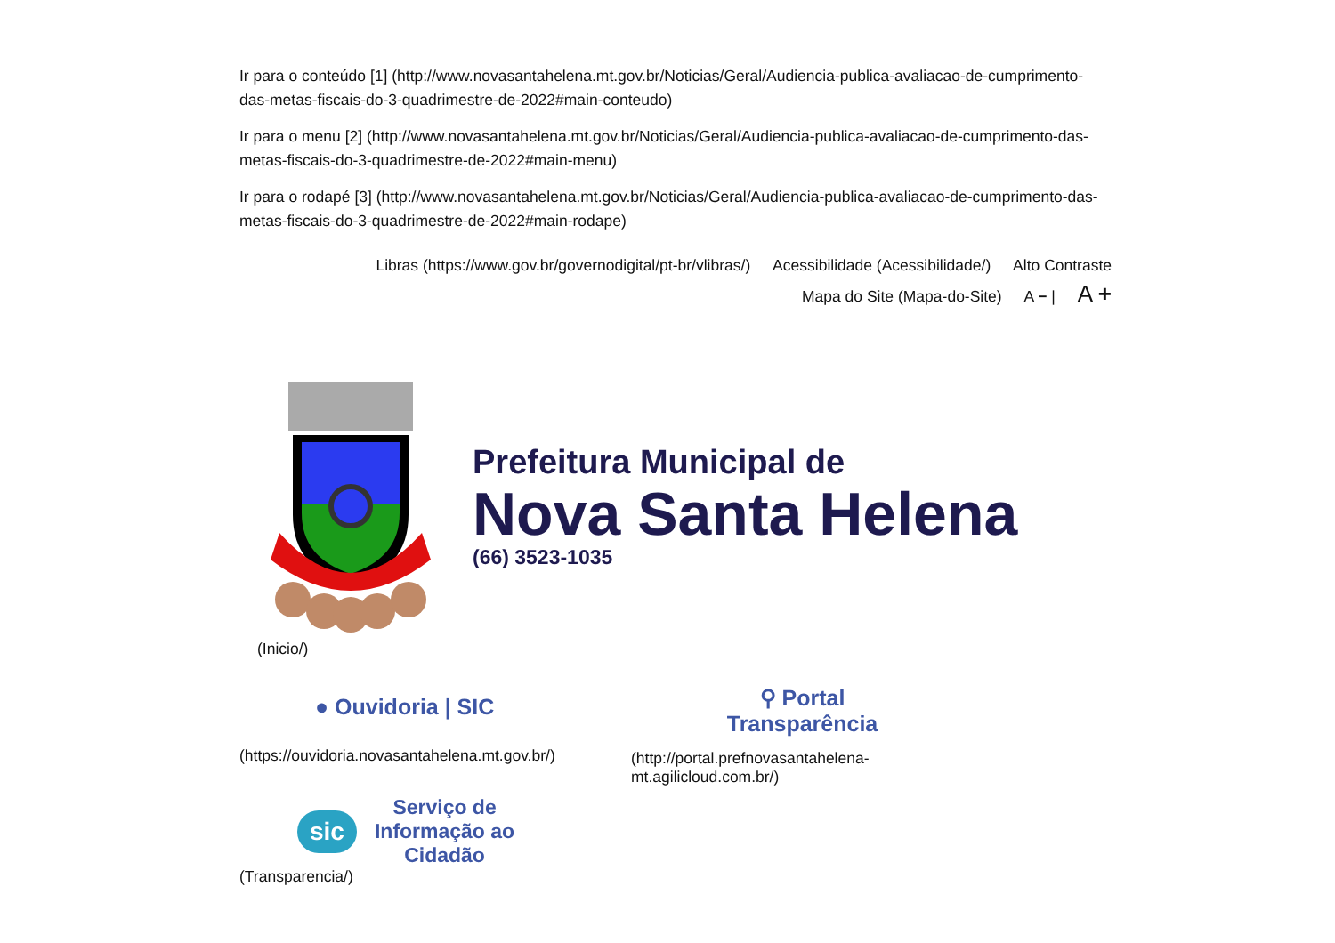Ir para o conteúdo [1] (http://www.novasantahelena.mt.gov.br/Noticias/Geral/Audiencia-publica-avaliacao-de-cumprimento-das-metas-fiscais-do-3-quadrimestre-de-2022#main-conteudo)
Ir para o menu [2] (http://www.novasantahelena.mt.gov.br/Noticias/Geral/Audiencia-publica-avaliacao-de-cumprimento-das-metas-fiscais-do-3-quadrimestre-de-2022#main-menu)
Ir para o rodapé [3] (http://www.novasantahelena.mt.gov.br/Noticias/Geral/Audiencia-publica-avaliacao-de-cumprimento-das-metas-fiscais-do-3-quadrimestre-de-2022#main-rodape)
Libras (https://www.gov.br/governodigital/pt-br/vlibras/) Acessibilidade (Acessibilidade/) Alto Contraste
Mapa do Site (Mapa-do-Site) A − | A +
Prefeitura Municipal de
Nova Santa Helena
(66) 3523-1035
(Inicio/)
● Ouvidoria | SIC
(https://ouvidoria.novasantahelena.mt.gov.br/)
⚲ Portal
Transparência
(http://portal.prefnovasantahelena-mt.agilicloud.com.br/)
sic
Serviço de
Informação ao
Cidadão
(Transparencia/)